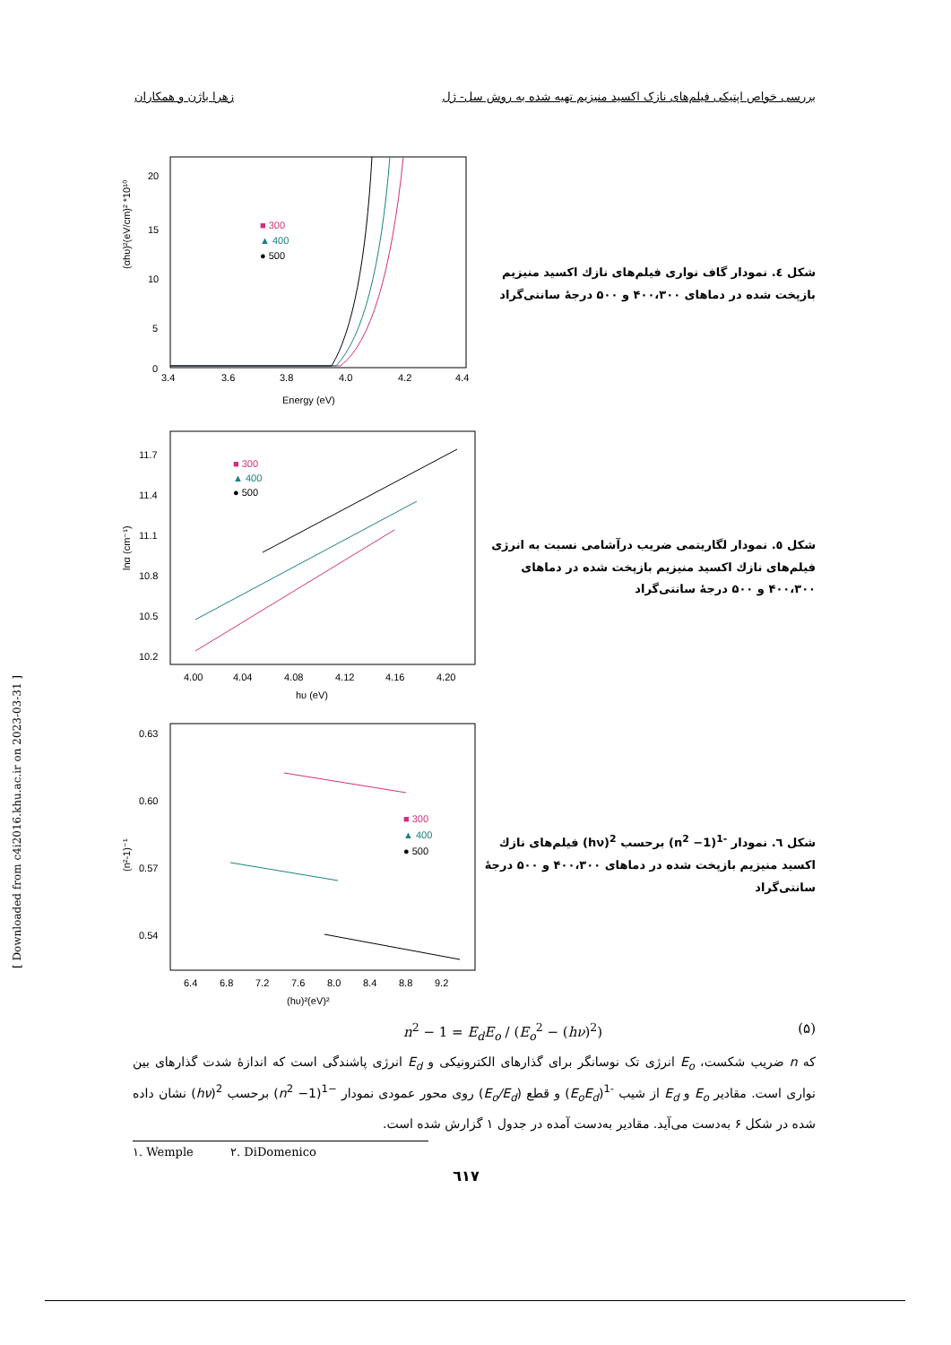زهرا باژن و همکاران بررسی خواص اپتیکی فیلم‌های نازک اکسید منیزیم تهیه شده به روش سل- ژل
[ Downloaded from c4i2016.khu.ac.ir on 2023-03-31 ]
(αhυ)²(eV/cm)² *10¹⁰
20
15
10
5
0
3.4
3.6
3.8
4.0
4.2
4.4
Energy (eV)
■ 300
▲ 400
● 500
شکل ٤. نمودار گاف نواری فیلم‌های نازك اکسید منیزیم بازپخت شده در دماهای ۴۰۰،۳۰۰ و ۵۰۰ درجهٔ سانتی‌گراد
lnα (cm⁻¹)
11.7
11.4
11.1
10.8
10.5
10.2
4.00
4.04
4.08
4.12
4.16
4.20
hυ (eV)
■ 300
▲ 400
● 500
شکل ٥. نمودار لگاریتمی ضریب درآشامی نسبت به انرژی فیلم‌های نازك اکسید منیزیم بازپخت شده در دماهای ۴۰۰،۳۰۰ و ۵۰۰ درجهٔ سانتی‌گراد
(n²-1)⁻¹
0.63
0.60
0.57
0.54
6.4
6.8
7.2
7.6
8.0
8.4
8.8
9.2
(hυ)²(eV)²
■ 300
▲ 400
● 500
شکل ٦. نمودار <sup>-1</sup>(n<sup>2</sup> −1) برحسب <sup>2</sup>(hν) فیلم‌های نازك اکسید منیزیم بازپخت شده در دماهای ۴۰۰،۳۰۰ و ۵۰۰ درجهٔ سانتی‌گراد
n<sup>2</sup> − 1 = E<sub>d</sub>E<sub>o</sub> / (E<sub>o</sub><sup>2</sup> − (hν)<sup>2</sup>) (۵)
که n ضریب شکست، E<sub>o</sub> انرژی تک نوسانگر برای گذارهای الکترونیکی و E<sub>d</sub> انرژی پاشندگی است که اندازهٔ شدت گذارهای بین نواری است. مقادیر E<sub>o</sub> و E<sub>d</sub> از شیب <sup>-1</sup>(E<sub>o</sub>E<sub>d</sub>) و قطع (E<sub>o</sub>/E<sub>d</sub>) روی محور عمودی نمودار <sup>−1</sup>(n<sup>2</sup> −1) برحسب <sup>2</sup>(hν) نشان داده شده در شکل ۶ به‌دست می‌آید. مقادیر به‌دست آمده در جدول ۱ گزارش شده است.
۱. Wemple ۲. DiDomenico
٦١٧